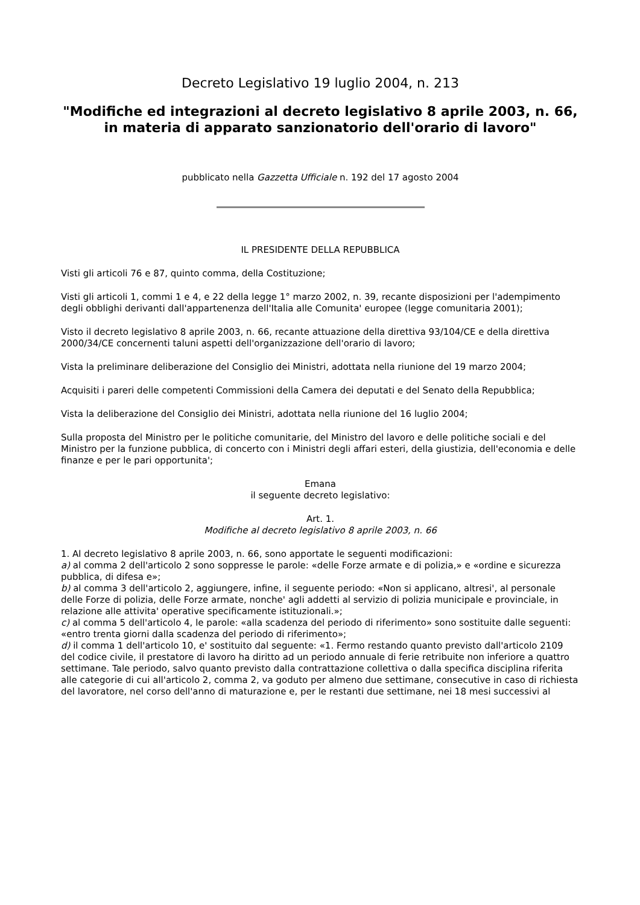Decreto Legislativo 19 luglio 2004, n. 213
"Modifiche ed integrazioni al decreto legislativo 8 aprile 2003, n. 66, in materia di apparato sanzionatorio dell'orario di lavoro"
pubblicato nella Gazzetta Ufficiale n. 192 del 17 agosto 2004
IL PRESIDENTE DELLA REPUBBLICA
Visti gli articoli 76 e 87, quinto comma, della Costituzione;
Visti gli articoli 1, commi 1 e 4, e 22 della legge 1° marzo 2002, n. 39, recante disposizioni per l'adempimento degli obblighi derivanti dall'appartenenza dell'Italia alle Comunita' europee (legge comunitaria 2001);
Visto il decreto legislativo 8 aprile 2003, n. 66, recante attuazione della direttiva 93/104/CE e della direttiva 2000/34/CE concernenti taluni aspetti dell'organizzazione dell'orario di lavoro;
Vista la preliminare deliberazione del Consiglio dei Ministri, adottata nella riunione del 19 marzo 2004;
Acquisiti i pareri delle competenti Commissioni della Camera dei deputati e del Senato della Repubblica;
Vista la deliberazione del Consiglio dei Ministri, adottata nella riunione del 16 luglio 2004;
Sulla proposta del Ministro per le politiche comunitarie, del Ministro del lavoro e delle politiche sociali e del Ministro per la funzione pubblica, di concerto con i Ministri degli affari esteri, della giustizia, dell'economia e delle finanze e per le pari opportunita';
Emana
il seguente decreto legislativo:
Art. 1.
Modifiche al decreto legislativo 8 aprile 2003, n. 66
1. Al decreto legislativo 8 aprile 2003, n. 66, sono apportate le seguenti modificazioni:
a) al comma 2 dell'articolo 2 sono soppresse le parole: «delle Forze armate e di polizia,» e «ordine e sicurezza pubblica, di difesa e»;
b) al comma 3 dell'articolo 2, aggiungere, infine, il seguente periodo: «Non si applicano, altresi', al personale delle Forze di polizia, delle Forze armate, nonche' agli addetti al servizio di polizia municipale e provinciale, in relazione alle attivita' operative specificamente istituzionali.»;
c) al comma 5 dell'articolo 4, le parole: «alla scadenza del periodo di riferimento» sono sostituite dalle seguenti: «entro trenta giorni dalla scadenza del periodo di riferimento»;
d) il comma 1 dell'articolo 10, e' sostituito dal seguente: «1. Fermo restando quanto previsto dall'articolo 2109 del codice civile, il prestatore di lavoro ha diritto ad un periodo annuale di ferie retribuite non inferiore a quattro settimane. Tale periodo, salvo quanto previsto dalla contrattazione collettiva o dalla specifica disciplina riferita alle categorie di cui all'articolo 2, comma 2, va goduto per almeno due settimane, consecutive in caso di richiesta del lavoratore, nel corso dell'anno di maturazione e, per le restanti due settimane, nei 18 mesi successivi al